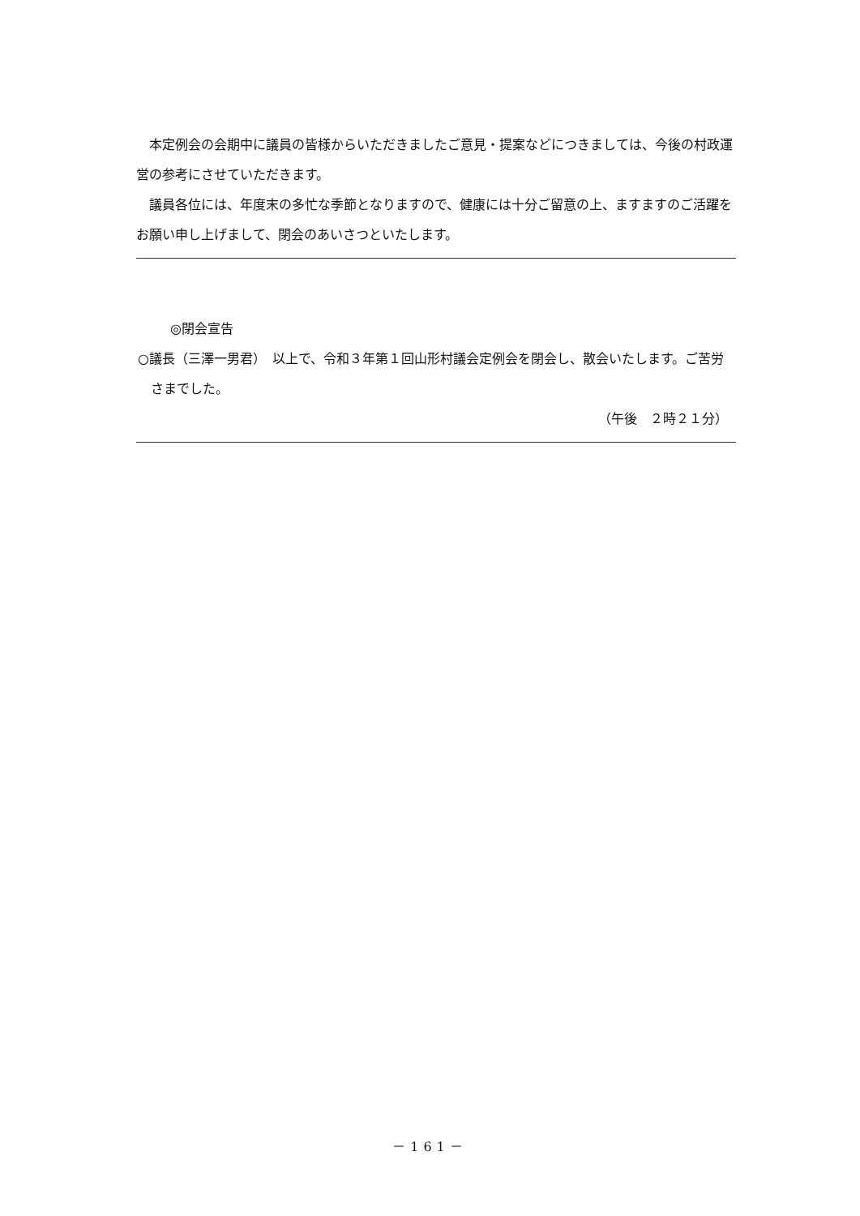本定例会の会期中に議員の皆様からいただきましたご意見・提案などにつきましては、今後の村政運営の参考にさせていただきます。
議員各位には、年度末の多忙な季節となりますので、健康には十分ご留意の上、ますますのご活躍をお願い申し上げまして、閉会のあいさつといたします。
◎閉会宣告
○議長（三澤一男君）　以上で、令和３年第１回山形村議会定例会を閉会し、散会いたします。ご苦労さまでした。
（午後　２時２１分）
－161－